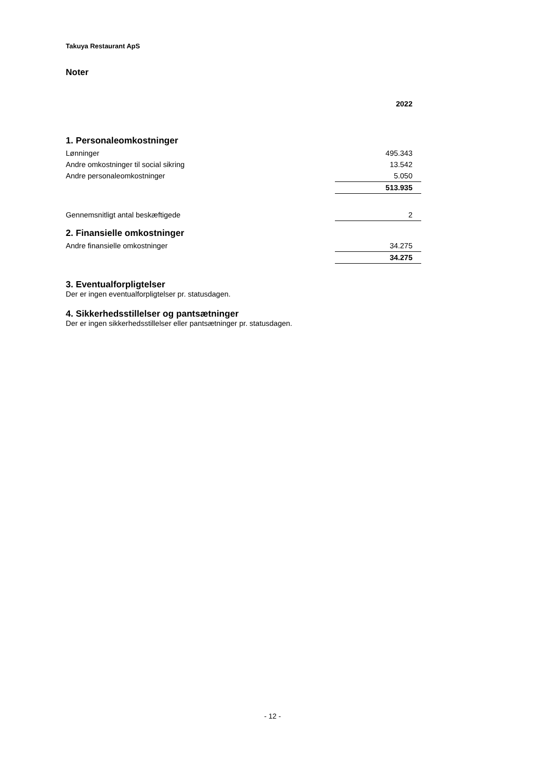Takuya Restaurant ApS
Noter
| | 2022 |
| 1. Personaleomkostninger | |
| Lønninger | 495.343 |
| Andre omkostninger til social sikring | 13.542 |
| Andre personaleomkostninger | 5.050 |
| | 513.935 |
| Gennemsnitligt antal beskæftigede | 2 |
| 2. Finansielle omkostninger | |
| Andre finansielle omkostninger | 34.275 |
| | 34.275 |
3. Eventualforpligtelser
Der er ingen eventualforpligtelser pr. statusdagen.
4. Sikkerhedsstillelser og pantsætninger
Der er ingen sikkerhedsstillelser eller pantsætninger pr. statusdagen.
- 12 -